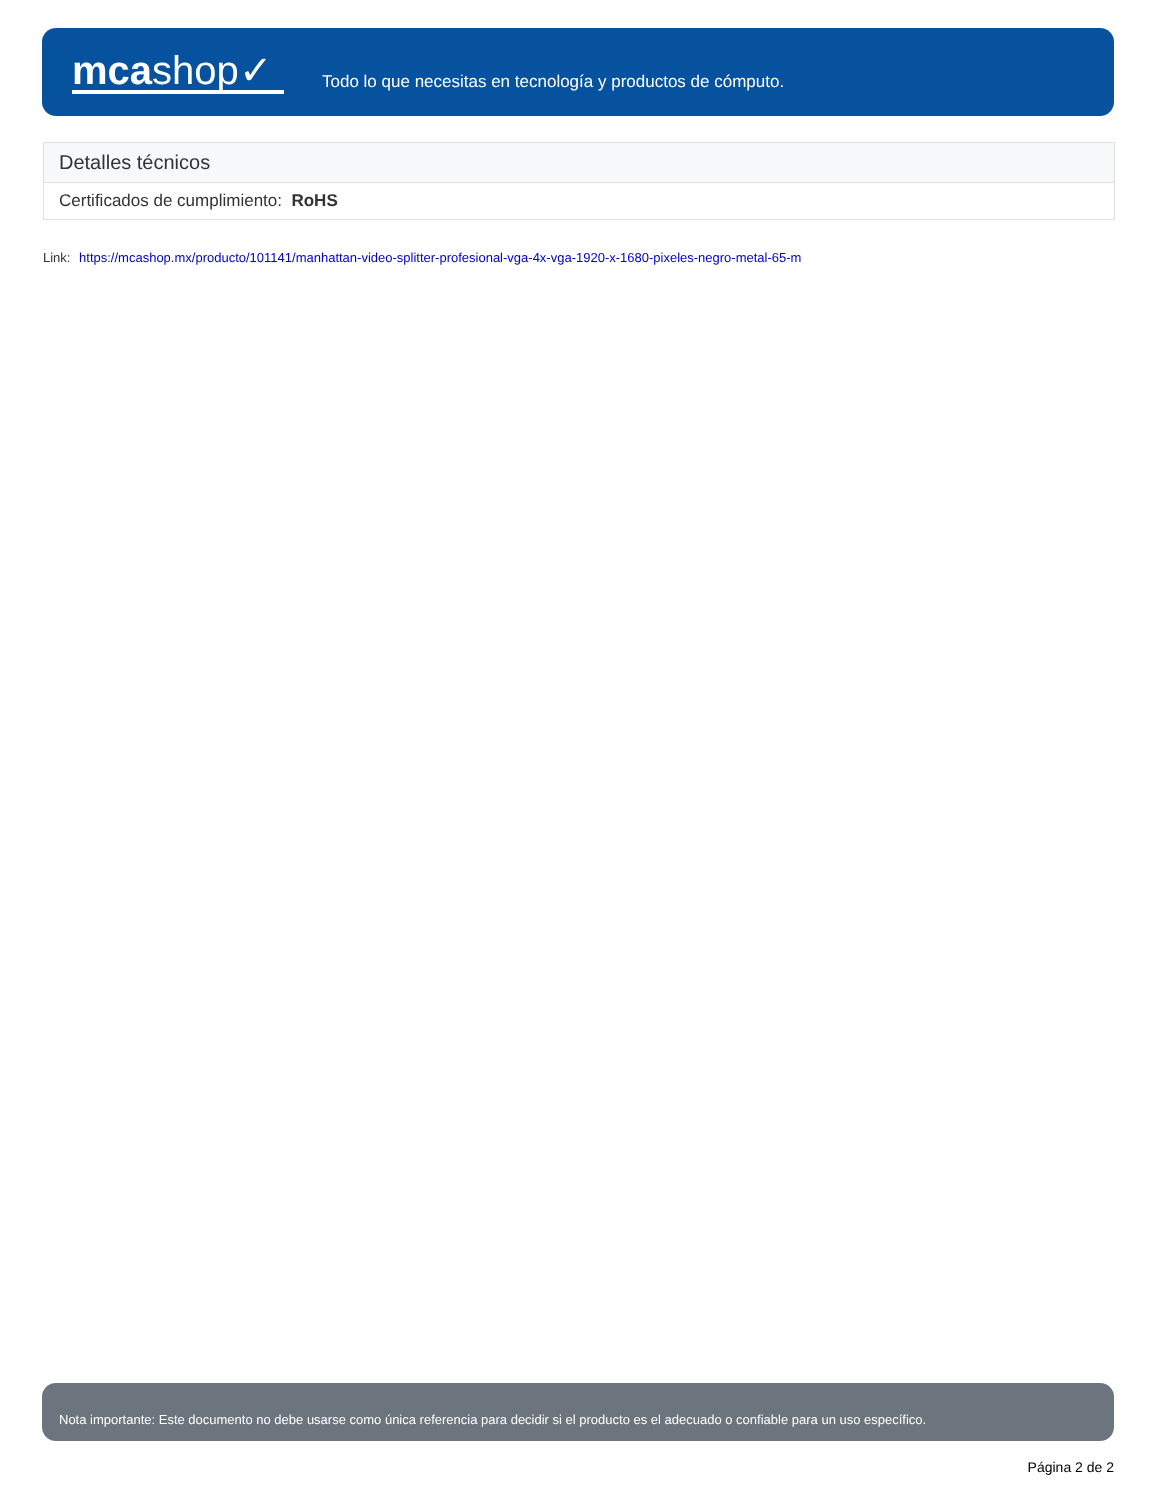mcashop✓
Todo lo que necesitas en tecnología y productos de cómputo.
| Detalles técnicos |
| --- |
| Certificados de cumplimiento: RoHS |
Link: https://mcashop.mx/producto/101141/manhattan-video-splitter-profesional-vga-4x-vga-1920-x-1680-pixeles-negro-metal-65-m
Nota importante: Este documento no debe usarse como única referencia para decidir si el producto es el adecuado o confiable para un uso específico.
Página 2 de 2